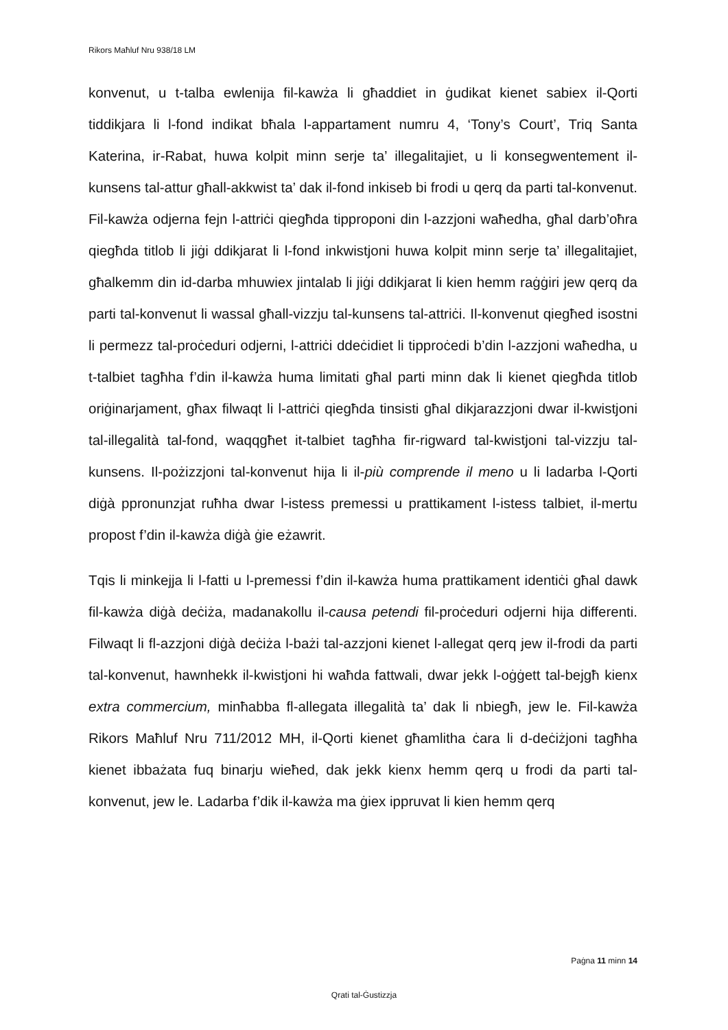Rikors Maħluf Nru 938/18 LM
konvenut, u t-talba ewlenija fil-kawża li għaddiet in ġudikat kienet sabiex il-Qorti tiddikjara li l-fond indikat bħala l-appartament numru 4, ‘Tony’s Court’, Triq Santa Katerina, ir-Rabat, huwa kolpit minn serje ta’ illegalitajiet, u li konsegwentement il-kunsens tal-attur għall-akkwist ta’ dak il-fond inkiseb bi frodi u qerq da parti tal-konvenut. Fil-kawża odjerna fejn l-attriċi qiegħda tipproponi din l-azzjoni waħedha, għal darb’oħra qiegħda titlob li jiġi ddikjarat li l-fond inkwistjoni huwa kolpit minn serje ta’ illegalitajiet, għalkemm din id-darba mhuwiex jintalab li jiġi ddikjarat li kien hemm raġġiri jew qerq da parti tal-konvenut li wassal għall-vizzju tal-kunsens tal-attriċi. Il-konvenut qiegħed isostni li permezz tal-proċeduri odjerni, l-attriċi ddeċidiet li tipproċedi b’din l-azzjoni waħedha, u t-talbiet tagħha f’din il-kawża huma limitati għal parti minn dak li kienet qiegħda titlob oriġinarjament, għax filwaqt li l-attriċi qiegħda tinsisti għal dikjarazzjoni dwar il-kwistjoni tal-illegalità tal-fond, waqqgħet it-talbiet tagħha fir-rigward tal-kwistjoni tal-vizzju tal-kunsens. Il-pożizzjoni tal-konvenut hija li il-più comprende il meno u li ladarba l-Qorti diġà ppronunzjat ruħha dwar l-istess premessi u prattikament l-istess talbiet, il-mertu propost f’din il-kawża diġà ġie eżawrit.
Tqis li minkejja li l-fatti u l-premessi f’din il-kawża huma prattikament identiċi għal dawk fil-kawża diġà deċiża, madanakollu il-causa petendi fil-proċeduri odjerni hija differenti. Filwaqt li fl-azzjoni diġà deċiża l-bażi tal-azzjoni kienet l-allegat qerq jew il-frodi da parti tal-konvenut, hawnhekk il-kwistjoni hi waħda fattwali, dwar jekk l-oġġett tal-bejgħ kienx extra commercium, minħabba fl-allegata illegalità ta’ dak li nbiegħ, jew le. Fil-kawża Rikors Maħluf Nru 711/2012 MH, il-Qorti kienet għamlitha ċara li d-deċiżjoni tagħha kienet ibbażata fuq binarju wieħed, dak jekk kienx hemm qerq u frodi da parti tal-konvenut, jew le. Ladarba f’dik il-kawża ma ġiex ippruvat li kien hemm qerq
Paġna 11 minn 14
Qrati tal-Ġustizzja